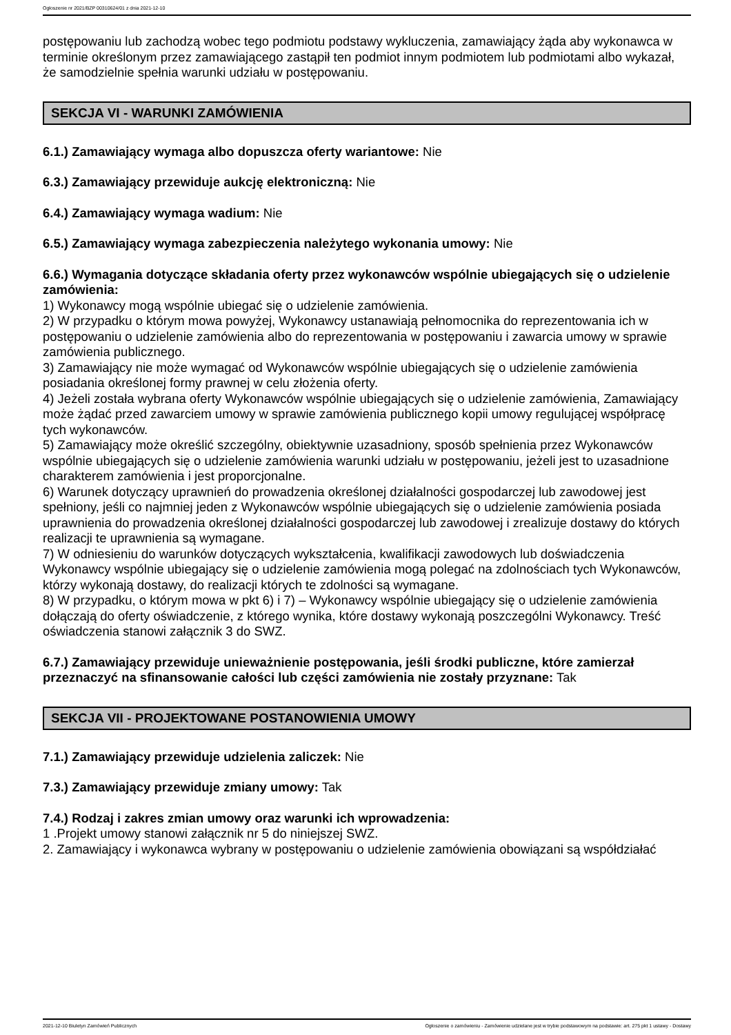Ogłoszenie nr 2021/BZP 00310624/01 z dnia 2021-12-10
postępowaniu lub zachodzą wobec tego podmiotu podstawy wykluczenia, zamawiający żąda aby wykonawca w terminie określonym przez zamawiającego zastąpił ten podmiot innym podmiotem lub podmiotami albo wykazał, że samodzielnie spełnia warunki udziału w postępowaniu.
SEKCJA VI - WARUNKI ZAMÓWIENIA
6.1.) Zamawiający wymaga albo dopuszcza oferty wariantowe: Nie
6.3.) Zamawiający przewiduje aukcję elektroniczną: Nie
6.4.) Zamawiający wymaga wadium: Nie
6.5.) Zamawiający wymaga zabezpieczenia należytego wykonania umowy: Nie
6.6.) Wymagania dotyczące składania oferty przez wykonawców wspólnie ubiegających się o udzielenie zamówienia:
1) Wykonawcy mogą wspólnie ubiegać się o udzielenie zamówienia.
2) W przypadku o którym mowa powyżej, Wykonawcy ustanawiają pełnomocnika do reprezentowania ich w postępowaniu o udzielenie zamówienia albo do reprezentowania w postępowaniu i zawarcia umowy w sprawie zamówienia publicznego.
3) Zamawiający nie może wymagać od Wykonawców wspólnie ubiegających się o udzielenie zamówienia posiadania określonej formy prawnej w celu złożenia oferty.
4) Jeżeli została wybrana oferty Wykonawców wspólnie ubiegających się o udzielenie zamówienia, Zamawiający może żądać przed zawarciem umowy w sprawie zamówienia publicznego kopii umowy regulującej współpracę tych wykonawców.
5) Zamawiający może określić szczególny, obiektywnie uzasadniony, sposób spełnienia przez Wykonawców wspólnie ubiegających się o udzielenie zamówienia warunki udziału w postępowaniu, jeżeli jest to uzasadnione charakterem zamówienia i jest proporcjonalne.
6) Warunek dotyczący uprawnień do prowadzenia określonej działalności gospodarczej lub zawodowej jest spełniony, jeśli co najmniej jeden z Wykonawców wspólnie ubiegających się o udzielenie zamówienia posiada uprawnienia do prowadzenia określonej działalności gospodarczej lub zawodowej i zrealizuje dostawy do których realizacji te uprawnienia są wymagane.
7) W odniesieniu do warunków dotyczących wykształcenia, kwalifikacji zawodowych lub doświadczenia Wykonawcy wspólnie ubiegający się o udzielenie zamówienia mogą polegać na zdolnościach tych Wykonawców, którzy wykonają dostawy, do realizacji których te zdolności są wymagane.
8) W przypadku, o którym mowa w pkt 6) i 7) – Wykonawcy wspólnie ubiegający się o udzielenie zamówienia dołączają do oferty oświadczenie, z którego wynika, które dostawy wykonają poszczególni Wykonawcy. Treść oświadczenia stanowi załącznik 3 do SWZ.
6.7.) Zamawiający przewiduje unieważnienie postępowania, jeśli środki publiczne, które zamierzał przeznaczyć na sfinansowanie całości lub części zamówienia nie zostały przyznane: Tak
SEKCJA VII - PROJEKTOWANE POSTANOWIENIA UMOWY
7.1.) Zamawiający przewiduje udzielenia zaliczek: Nie
7.3.) Zamawiający przewiduje zmiany umowy: Tak
7.4.) Rodzaj i zakres zmian umowy oraz warunki ich wprowadzenia:
1 .Projekt umowy stanowi załącznik nr 5 do niniejszej SWZ.
2. Zamawiający i wykonawca wybrany w postępowaniu o udzielenie zamówienia obowiązani są współdziałać
2021-12-10 Biuletyn Zamówień Publicznych Ogłoszenie o zamówieniu - Zamówienie udzielane jest w trybie podstawowym na podstawie: art. 275 pkt 1 ustawy - Dostawy